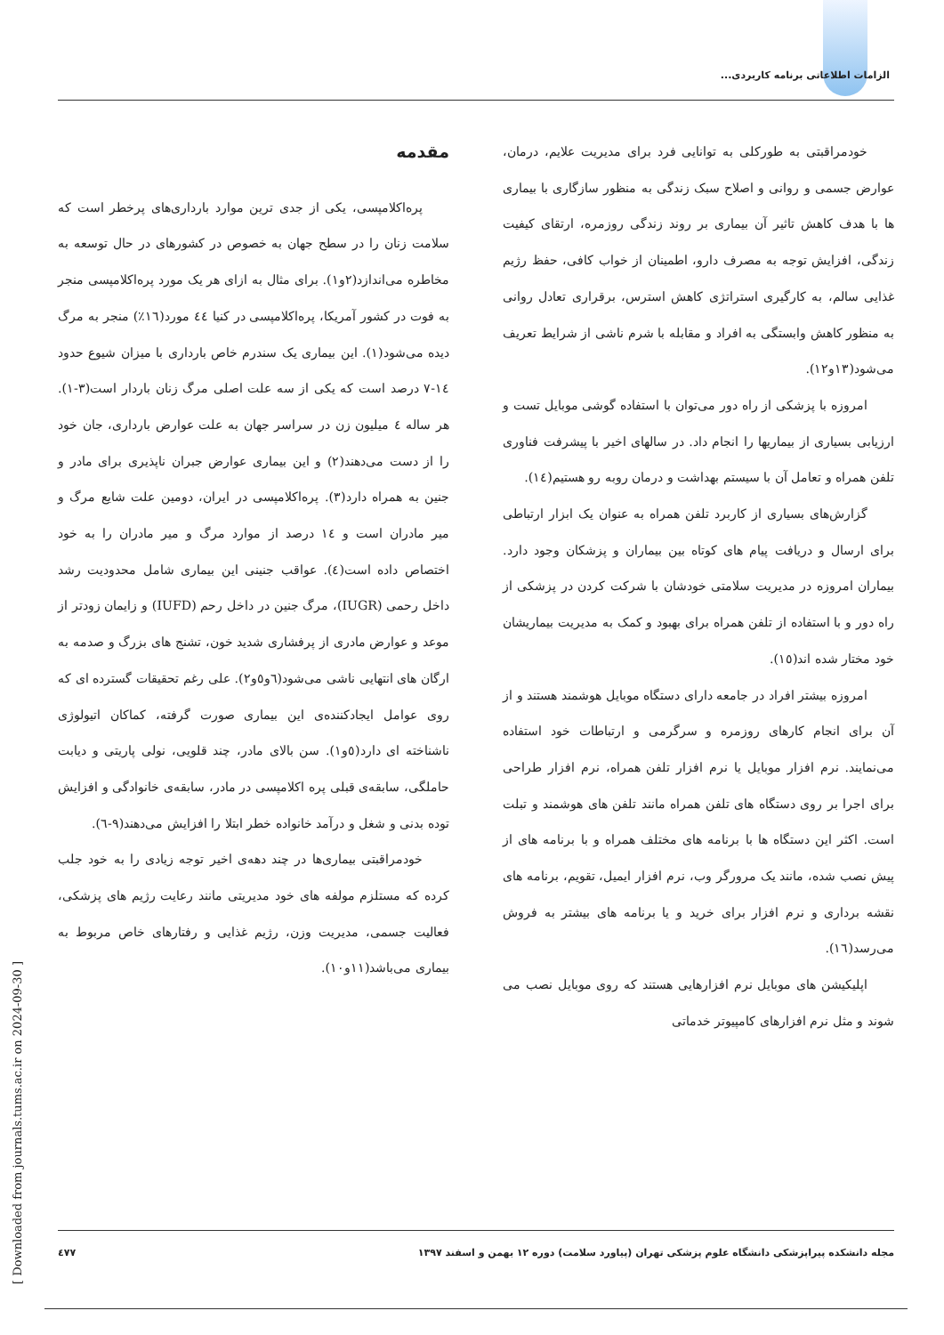الزامات اطلاعاتی برنامه کاربردی...
مقدمه
پره‌اکلامپسی، یکی از جدی ترین موارد بارداری‌های پرخطر است که سلامت زنان را در سطح جهان به خصوص در کشورهای در حال توسعه به مخاطره می‌اندازد(۲و۱). برای مثال به ازای هر یک مورد پره‌اکلامپسی منجر به فوت در کشور آمریکا، پره‌اکلامپسی در کنیا ٤٤ مورد(۱٦٪) منجر به مرگ دیده می‌شود(۱). این بیماری یک سندرم خاص بارداری با میزان شیوع حدود ۱٤-۷ درصد است که یکی از سه علت اصلی مرگ زنان باردار است(۳-۱). هر ساله ٤ میلیون زن در سراسر جهان به علت عوارض بارداری، جان خود را از دست می‌دهند(۲) و این بیماری عوارض جبران ناپذیری برای مادر و جنین به همراه دارد(۳). پره‌اکلامپسی در ایران، دومین علت شایع مرگ و میر مادران است و ۱٤ درصد از موارد مرگ و میر مادران را به خود اختصاص داده است(٤). عواقب جنینی این بیماری شامل محدودیت رشد داخل رحمی (IUGR)، مرگ جنین در داخل رحم (IUFD) و زایمان زودتر از موعد و عوارض مادری از پرفشاری شدید خون، تشنج های بزرگ و صدمه به ارگان های انتهایی ناشی می‌شود(٦و٥و۲). علی رغم تحقیقات گسترده ای که روی عوامل ایجادکننده‌ی این بیماری صورت گرفته، کماکان اتیولوژی ناشناخته ای دارد(٥و۱). سن بالای مادر، چند قلویی، نولی پاریتی و دیابت حاملگی، سابقه‌ی قبلی پره اکلامپسی در مادر، سابقه‌ی خانوادگی و افزایش توده بدنی و شغل و درآمد خانواده خطر ابتلا را افزایش می‌دهند(۹-٦).
خودمراقبتی بیماری‌ها در چند دهه‌ی اخیر توجه زیادی را به خود جلب کرده که مستلزم مولفه های خود مدیریتی مانند رعایت رژیم های پزشکی، فعالیت جسمی، مدیریت وزن، رژیم غذایی و رفتارهای خاص مربوط به بیماری می‌باشد(۱۱و۱۰).
خودمراقبتی به طورکلی به توانایی فرد برای مدیریت علایم، درمان، عوارض جسمی و روانی و اصلاح سبک زندگی به منظور سازگاری با بیماری ها با هدف کاهش تاثیر آن بیماری بر روند زندگی روزمره، ارتقای کیفیت زندگی، افزایش توجه به مصرف دارو، اطمینان از خواب کافی، حفظ رژیم غذایی سالم، به کارگیری استراتژی کاهش استرس، برقراری تعادل روانی به منظور کاهش وابستگی به افراد و مقابله با شرم ناشی از شرایط تعریف می‌شود(۱۳و۱۲).
امروزه با پزشکی از راه دور می‌توان با استفاده گوشی موبایل تست و ارزیابی بسیاری از بیماریها را انجام داد. در سالهای اخیر با پیشرفت فناوری تلفن همراه و تعامل آن با سیستم بهداشت و درمان روبه رو هستیم(۱٤).
گزارش‌های بسیاری از کاربرد تلفن همراه به عنوان یک ابزار ارتباطی برای ارسال و دریافت پیام های کوتاه بین بیماران و پزشکان وجود دارد. بیماران امروزه در مدیریت سلامتی خودشان با شرکت کردن در پزشکی از راه دور و با استفاده از تلفن همراه برای بهبود و کمک به مدیریت بیماریشان خود مختار شده اند(۱٥).
امروزه بیشتر افراد در جامعه دارای دستگاه موبایل هوشمند هستند و از آن برای انجام کارهای روزمره و سرگرمی و ارتباطات خود استفاده می‌نمایند. نرم افزار موبایل یا نرم افزار تلفن همراه، نرم افزار طراحی برای اجرا بر روی دستگاه های تلفن همراه مانند تلفن های هوشمند و تبلت است. اکثر این دستگاه ها با برنامه های مختلف همراه و با برنامه های از پیش نصب شده، مانند یک مرورگر وب، نرم افزار ایمیل، تقویم، برنامه های نقشه برداری و نرم افزار برای خرید و یا برنامه های بیشتر به فروش می‌رسد(۱٦).
اپلیکیشن های موبایل نرم افزارهایی هستند که روی موبایل نصب می شوند و مثل نرم افزارهای کامپیوتر خدماتی
مجله دانشکده پیراپزشکی دانشگاه علوم پزشکی تهران (پیاورد سلامت) دوره ۱۲ بهمن و اسفند ۱۳۹۷ ٤۷۷
[ Downloaded from journals.tums.ac.ir on 2024-09-30 ]